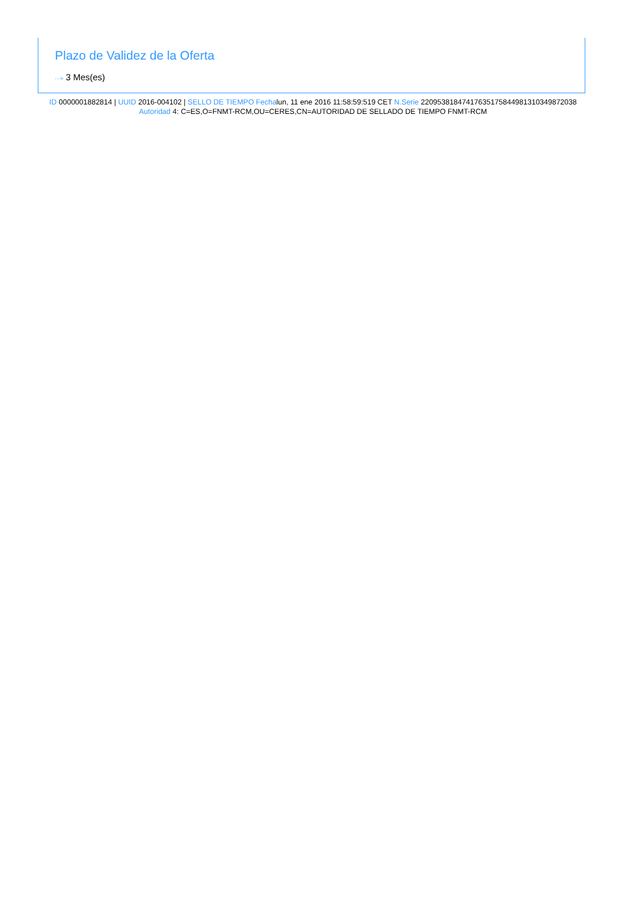Plazo de Validez de la Oferta
···> 3 Mes(es)
ID 0000001882814 | UUID 2016-004102 | SELLO DE TIEMPO Fechalun, 11 ene 2016 11:58:59:519 CET N.Serie 220953818474176351758449813103498720​38 Autoridad 4: C=ES,O=FNMT-RCM,OU=CERES,CN=AUTORIDAD DE SELLADO DE TIEMPO FNMT-RCM